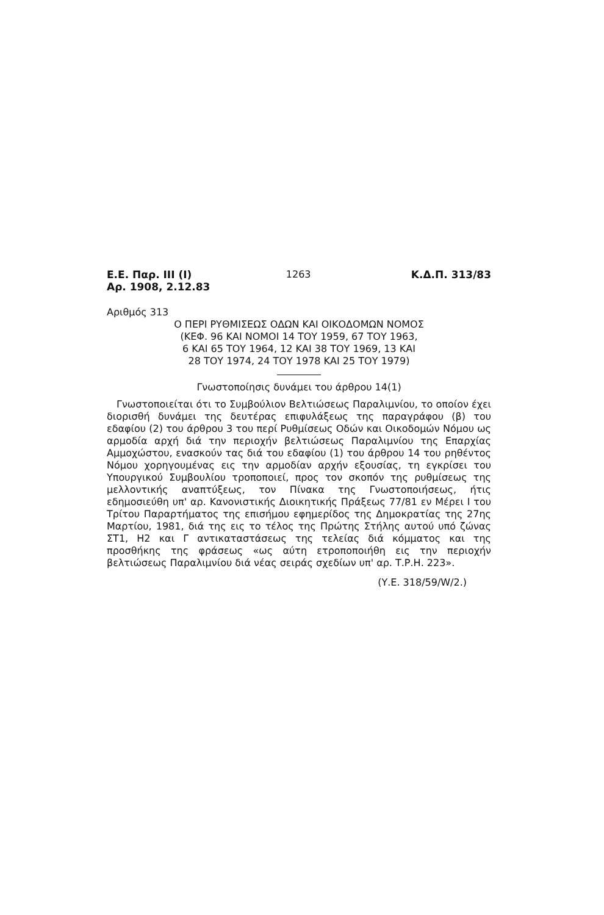Ε.Ε. Παρ. ΙΙΙ (Ι)
Αρ. 1908, 2.12.83 1263 Κ.Δ.Π. 313/83
Αριθμός 313
Ο ΠΕΡΙ ΡΥΘΜΙΣΕΩΣ ΟΔΩΝ ΚΑΙ ΟΙΚΟΔΟΜΩΝ ΝΟΜΟΣ
(ΚΕΦ. 96 ΚΑΙ ΝΟΜΟΙ 14 ΤΟΥ 1959, 67 ΤΟΥ 1963,
6 ΚΑΙ 65 ΤΟΥ 1964, 12 ΚΑΙ 38 ΤΟΥ 1969, 13 ΚΑΙ
28 ΤΟΥ 1974, 24 ΤΟΥ 1978 ΚΑΙ 25 ΤΟΥ 1979)
Γνωστοποίησις δυνάμει του άρθρου 14(1)
Γνωστοποιείται ότι το Συμβούλιον Βελτιώσεως Παραλιμνίου, το οποίον έχει διορισθή δυνάμει της δευτέρας επιφυλάξεως της παραγράφου (β) του εδαφίου (2) του άρθρου 3 του περί Ρυθμίσεως Οδών και Οικοδομών Νόμου ως αρμοδία αρχή διά την περιοχήν βελτιώσεως Παραλιμνίου της Επαρχίας Αμμοχώστου, ενασκούν τας διά του εδαφίου (1) του άρθρου 14 του ρηθέντος Νόμου χορηγουμένας εις την αρμοδίαν αρχήν εξουσίας, τη εγκρίσει του Υπουργικού Συμβουλίου τροποποιεί, προς τον σκοπόν της ρυθμίσεως της μελλοντικής αναπτύξεως, τον Πίνακα της Γνωστοποιήσεως, ήτις εδημοσιεύθη υπ' αρ. Κανονιστικής Διοικητικής Πράξεως 77/81 εν Μέρει Ι του Τρίτου Παραρτήματος της επισήμου εφημερίδος της Δημοκρατίας της 27ης Μαρτίου, 1981, διά της εις το τέλος της Πρώτης Στήλης αυτού υπό ζώνας ΣΤ1, Η2 και Γ αντικαταστάσεως της τελείας διά κόμματος και της προσθήκης της φράσεως «ως αύτη ετροποποιήθη εις την περιοχήν βελτιώσεως Παραλιμνίου διά νέας σειράς σχεδίων υπ' αρ. Τ.Ρ.Η. 223».
(Υ.Ε. 318/59/W/2.)